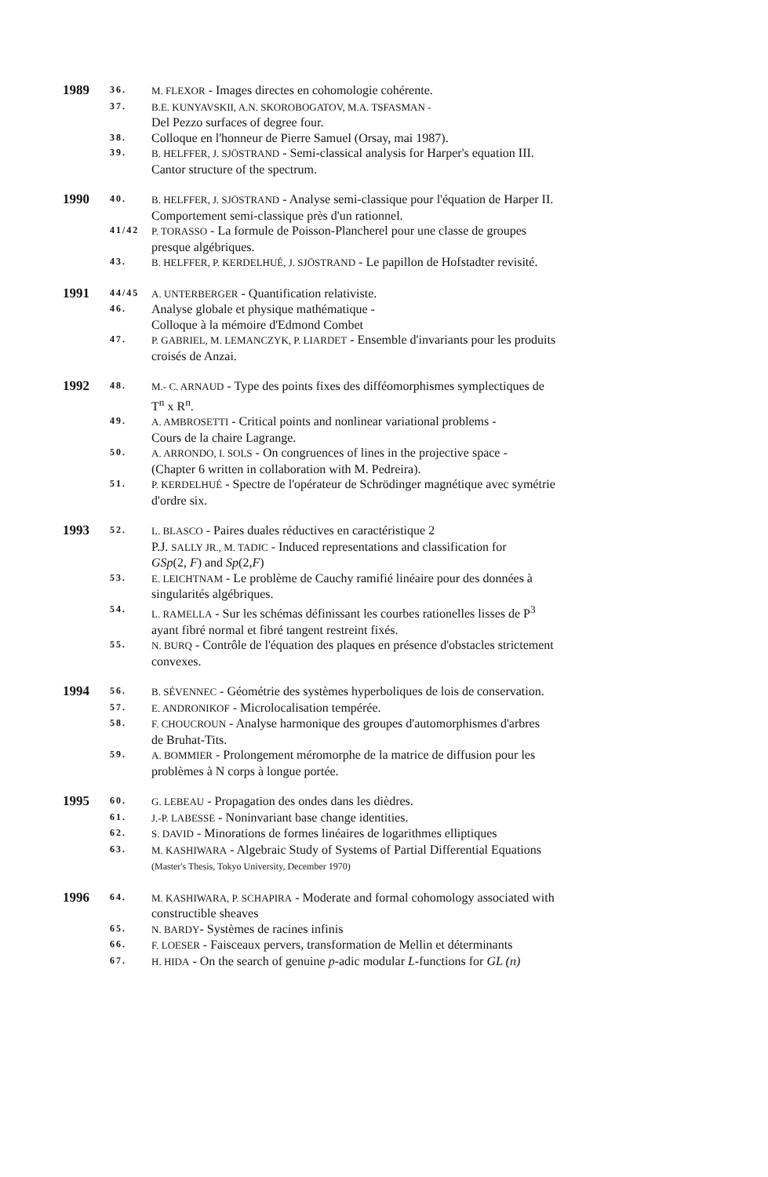| 1989 | 36. | M. FLEXOR - Images directes en cohomologie cohérente. |
| | 37. | B.E. KUNYAVSKII, A.N. SKOROBOGATOV, M.A. TSFASMAN - Del Pezzo surfaces of degree four. |
| | 38. | Colloque en l'honneur de Pierre Samuel (Orsay, mai 1987). |
| | 39. | B. HELFFER, J. SJÖSTRAND - Semi-classical analysis for Harper's equation III. Cantor structure of the spectrum. |
| 1990 | 40. | B. HELFFER, J. SJÖSTRAND - Analyse semi-classique pour l'équation de Harper II. Comportement semi-classique près d'un rationnel. |
| | 41/42 | P. TORASSO - La formule de Poisson-Plancherel pour une classe de groupes presque algébriques. |
| | 43. | B. HELFFER, P. KERDELHUÉ, J. SJÖSTRAND - Le papillon de Hofstadter revisité. |
| 1991 | 44/45 | A. UNTERBERGER - Quantification relativiste. |
| | 46. | Analyse globale et physique mathématique - Colloque à la mémoire d'Edmond Combet |
| | 47. | P. GABRIEL, M. LEMANCZYK, P. LIARDET - Ensemble d'invariants pour les produits croisés de Anzai. |
| 1992 | 48. | M.- C. ARNAUD - Type des points fixes des difféomorphismes symplectiques de T<sup>n</sup> x R<sup>n</sup>. |
| | 49. | A. AMBROSETTI - Critical points and nonlinear variational problems - Cours de la chaire Lagrange. |
| | 50. | A. ARRONDO, I. SOLS - On congruences of lines in the projective space - (Chapter 6 written in collaboration with M. Pedreira). |
| | 51. | P. KERDELHUÉ - Spectre de l'opérateur de Schrödinger magnétique avec symétrie d'ordre six. |
| 1993 | 52. | L. BLASCO - Paires duales réductives en caractéristique 2 P.J. SALLY JR., M. TADIC - Induced representations and classification for GSp (2, F ) and Sp (2, F ) |
| | 53. | E. LEICHTNAM - Le problème de Cauchy ramifié linéaire pour des données à singularités algébriques. |
| | 54. | L. RAMELLA - Sur les schémas définissant les courbes rationelles lisses de P<sup>3</sup> ayant fibré normal et fibré tangent restreint fixés. |
| | 55. | N. BURQ - Contrôle de l'équation des plaques en présence d'obstacles strictement convexes. |
| 1994 | 56. | B. SÉVENNEC - Géométrie des systèmes hyperboliques de lois de conservation. |
| | 57. | E. ANDRONIKOF - Microlocalisation tempérée. |
| | 58. | F. CHOUCROUN - Analyse harmonique des groupes d'automorphismes d'arbres de Bruhat-Tits. |
| | 59. | A. BOMMIER - Prolongement méromorphe de la matrice de diffusion pour les problèmes à N corps à longue portée. |
| 1995 | 60. | G. LEBEAU - Propagation des ondes dans les dièdres. |
| | 61. | J.-P. LABESSE - Noninvariant base change identities. |
| | 62. | S. DAVID - Minorations de formes linéaires de logarithmes elliptiques |
| | 63. | M. KASHIWARA - Algebraic Study of Systems of Partial Differential Equations (Master's Thesis, Tokyo University, December 1970) |
| 1996 | 64. | M. KASHIWARA, P. SCHAPIRA - Moderate and formal cohomology associated with constructible sheaves |
| | 65. | N. BARDY - Systèmes de racines infinis |
| | 66. | F. LOESER - Faisceaux pervers, transformation de Mellin et déterminants |
| | 67. | H. HIDA - On the search of genuine p -adic modular L -functions for GL (n) |